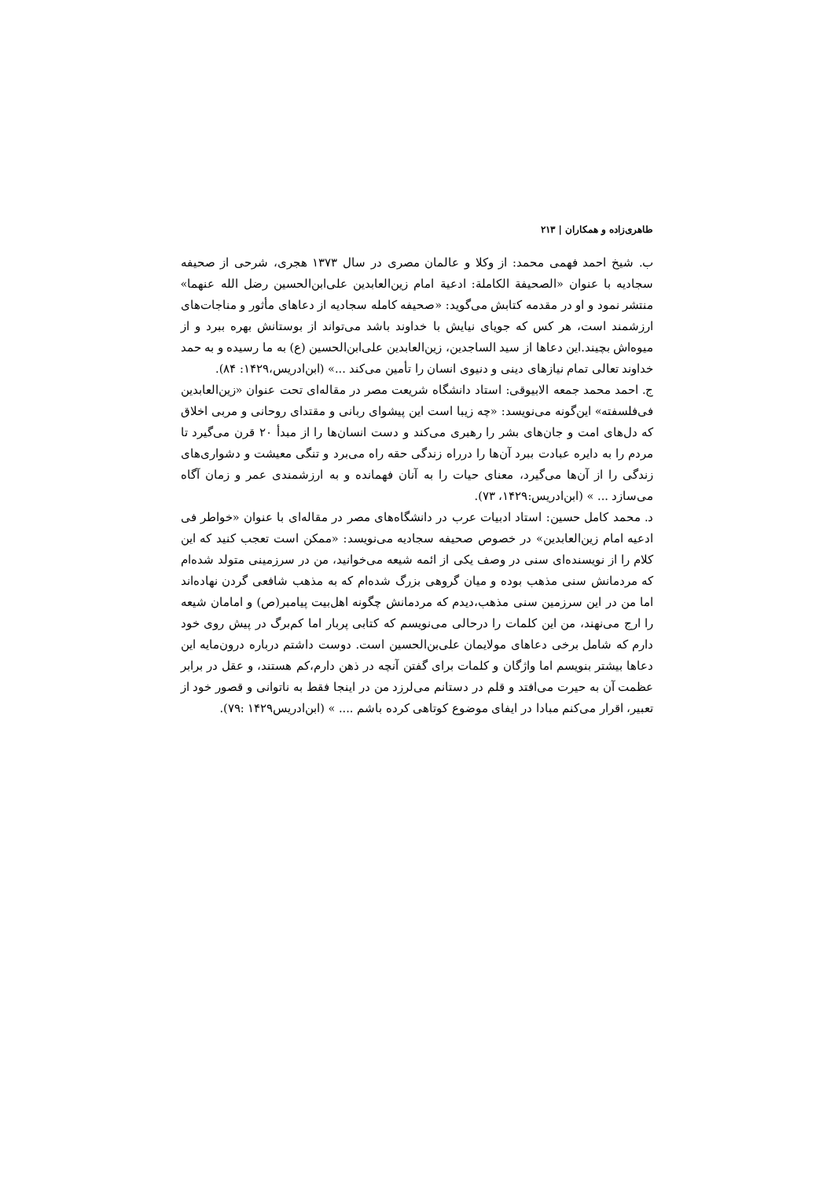طاهری‌زاده و همکاران | ۲۱۳
ب. شیخ احمد فهمی محمد: از وکلا و عالمان مصری در سال ۱۳۷۳ هجری، شرحی از صحیفه سجادیه با عنوان «الصحیفة الکاملة: ادعیة امام زین‌العابدین علی‌ابن‌الحسین رضل الله عنهما» منتشر نمود و او در مقدمه کتابش می‌گوید: «صحیفه کامله سجادیه از دعاهای مأثور و مناجات‌های ارزشمند است، هر کس که جویای نیایش با خداوند باشد می‌تواند از بوستانش بهره ببرد و از میوه‌اش بچیند.این دعاها از سید الساجدین، زین‌العابدین علی‌ابن‌الحسین (ع) به ما رسیده و به حمد خداوند تعالی تمام نیازهای دینی و دنیوی انسان را تأمین می‌کند ...» (ابن‌ادریس،۱۴۲۹: ۸۴).
ج. احمد محمد جمعه الابیوقی: استاد دانشگاه شریعت مصر در مقاله‌ای تحت عنوان «زین‌العابدین فی‌فلسفته» این‌گونه می‌نویسد: «چه زیبا است این پیشوای ربانی و مقتدای روحانی و مربی اخلاق که دل‌های امت و جان‌های بشر را رهبری می‌کند و دست انسان‌ها را از مبدأ ۲۰ قرن می‌گیرد تا مردم را به دایره عبادت ببرد آن‌ها را درراه زندگی حقه راه می‌برد و تنگی معیشت و دشواری‌های زندگی را از آن‌ها می‌گیرد، معنای حیات را به آنان فهمانده و به ارزشمندی عمر و زمان آگاه می‌سازد ... » (ابن‌ادریس:۱۴۲۹، ۷۳).
د. محمد کامل حسین: استاد ادبیات عرب در دانشگاه‌های مصر در مقاله‌ای با عنوان «خواطر فی ادعیه امام زین‌العابدین» در خصوص صحیفه سجادیه می‌نویسد: «ممکن است تعجب کنید که این کلام را از نویسنده‌ای سنی در وصف یکی از ائمه شیعه می‌خوانید، من در سرزمینی متولد شده‌ام که مردمانش سنی مذهب بوده و میان گروهی بزرگ شده‌ام که به مذهب شافعی گردن نهاده‌اند اما من در این سرزمین سنی مذهب،دیدم که مردمانش چگونه اهل‌بیت پیامبر(ص) و امامان شیعه را ارج می‌نهند، من این کلمات را درحالی می‌نویسم که کتابی پربار اما کم‌برگ در پیش روی خود دارم که شامل برخی دعاهای مولایمان علی‌بن‌الحسین است. دوست داشتم درباره درون‌مایه این دعاها بیشتر بنویسم اما واژگان و کلمات برای گفتن آنچه در ذهن دارم،کم هستند، و عقل در برابر عظمت آن به حیرت می‌افتد و قلم در دستانم می‌لرزد من در اینجا فقط به ناتوانی و قصور خود از تعبیر، اقرار می‌کنم مبادا در ایفای موضوع کوتاهی کرده باشم .... » (ابن‌ادریس۱۴۲۹ :۷۹).